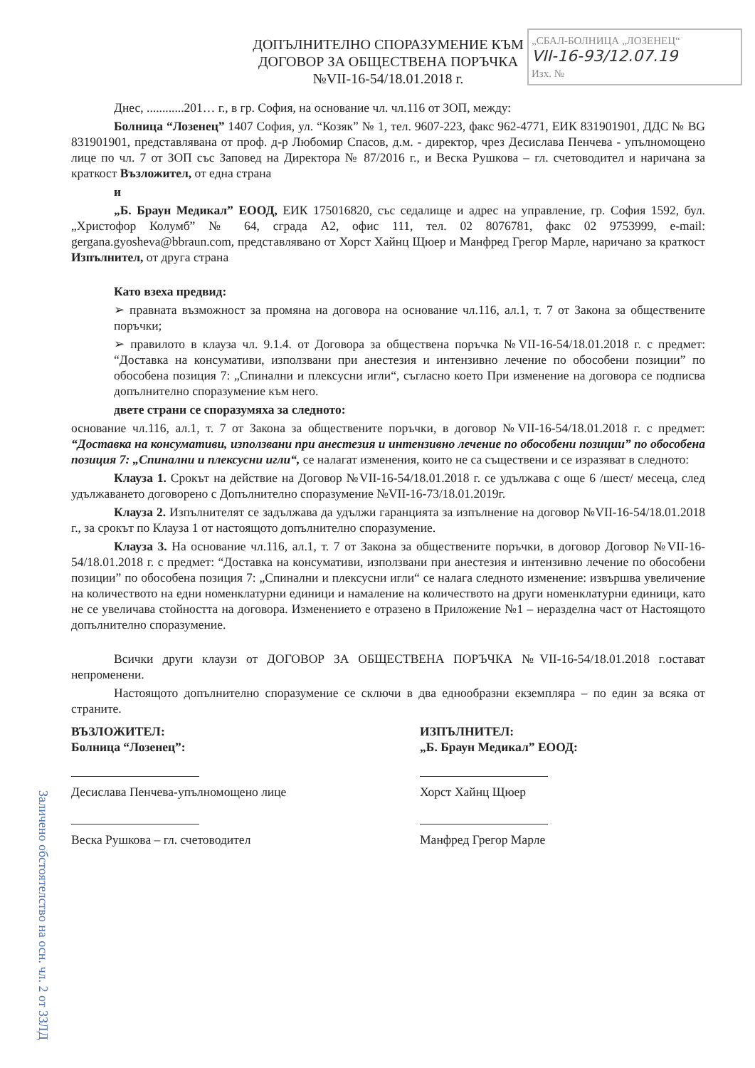„СБАЛ-БОЛНИЦА „ЛОЗЕНЕЦ“
VII-16-93/12.07.19
Изх. №
ДОПЪЛНИТЕЛНО СПОРАЗУМЕНИЕ КЪМ
ДОГОВОР ЗА ОБЩЕСТВЕНА ПОРЪЧКА
№VII-16-54/18.01.2018 г.
Днес, ............201… г., в гр. София, на основание чл. чл.116 от ЗОП, между:
Болница “Лозенец” 1407 София, ул. “Козяк” № 1, тел. 9607-223, факс 962-4771, ЕИК 831901901, ДДС № BG 831901901, представлявана от проф. д-р Любомир Спасов, д.м. - директор, чрез Десислава Пенчева - упълномощено лице по чл. 7 от ЗОП със Заповед на Директора № 87/2016 г., и Веска Рушкова – гл. счетоводител и наричана за краткост Възложител, от една страна
и
„Б. Браун Медикал” ЕООД, ЕИК 175016820, със седалище и адрес на управление, гр. София 1592, бул. „Христофор Колумб” № 64, сграда А2, офис 111, тел. 02 8076781, факс 02 9753999, e-mail: gergana.gyosheva@bbraun.com, представлявано от Хорст Хайнц Щюер и Манфред Грегор Марле, наричано за краткост Изпълнител, от друга страна
Като взеха предвид:
➢ правната възможност за промяна на договора на основание чл.116, ал.1, т. 7 от Закона за обществените поръчки;
➢ правилото в клауза чл. 9.1.4. от Договора за обществена поръчка №VII-16-54/18.01.2018 г. с предмет: “Доставка на консумативи, използвани при анестезия и интензивно лечение по обособени позиции” по обособена позиция 7: „Спинални и плексусни игли“, съгласно което При изменение на договора се подписва допълнително споразумение към него.
двете страни се споразумяха за следното:
основание чл.116, ал.1, т. 7 от Закона за обществените поръчки, в договор №VII-16-54/18.01.2018 г. с предмет: “Доставка на консумативи, използвани при анестезия и интензивно лечение по обособени позиции” по обособена позиция 7: „Спинални и плексусни игли“, се налагат изменения, които не са съществени и се изразяват в следното:
Клауза 1. Срокът на действие на Договор №VII-16-54/18.01.2018 г. се удължава с още 6 /шест/ месеца, след удължаването договорено с Допълнително споразумение №VII-16-73/18.01.2019г.
Клауза 2. Изпълнителят се задължава да удължи гаранцията за изпълнение на договор №VII-16-54/18.01.2018 г., за срокът по Клауза 1 от настоящото допълнително споразумение.
Клауза 3. На основание чл.116, ал.1, т. 7 от Закона за обществените поръчки, в договор Договор №VII-16-54/18.01.2018 г. с предмет: “Доставка на консумативи, използвани при анестезия и интензивно лечение по обособени позиции” по обособена позиция 7: „Спинални и плексусни игли“ се налага следното изменение: извършва увеличение на количеството на едни номенклатурни единици и намаление на количеството на други номенклатурни единици, като не се увеличава стойността на договора. Изменението е отразено в Приложение №1 – неразделна част от Настоящото допълнително споразумение.
Всички други клаузи от ДОГОВОР ЗА ОБЩЕСТВЕНА ПОРЪЧКА №VII-16-54/18.01.2018 г.остават непроменени.
Настоящото допълнително споразумение се сключи в два еднообразни екземпляра – по един за всяка от страните.
ВЪЗЛОЖИТЕЛ:
Болница “Лозенец”:
Десислава Пенчева-упълномощено лице
Веска Рушкова – гл. счетоводител
ИЗПЪЛНИТЕЛ:
„Б. Браун Медикал” ЕООД:
Хорст Хайнц Щюер
Манфред Грегор Марле
Заличено обстоятелство на осн. чл. 2 от ЗЗЛД